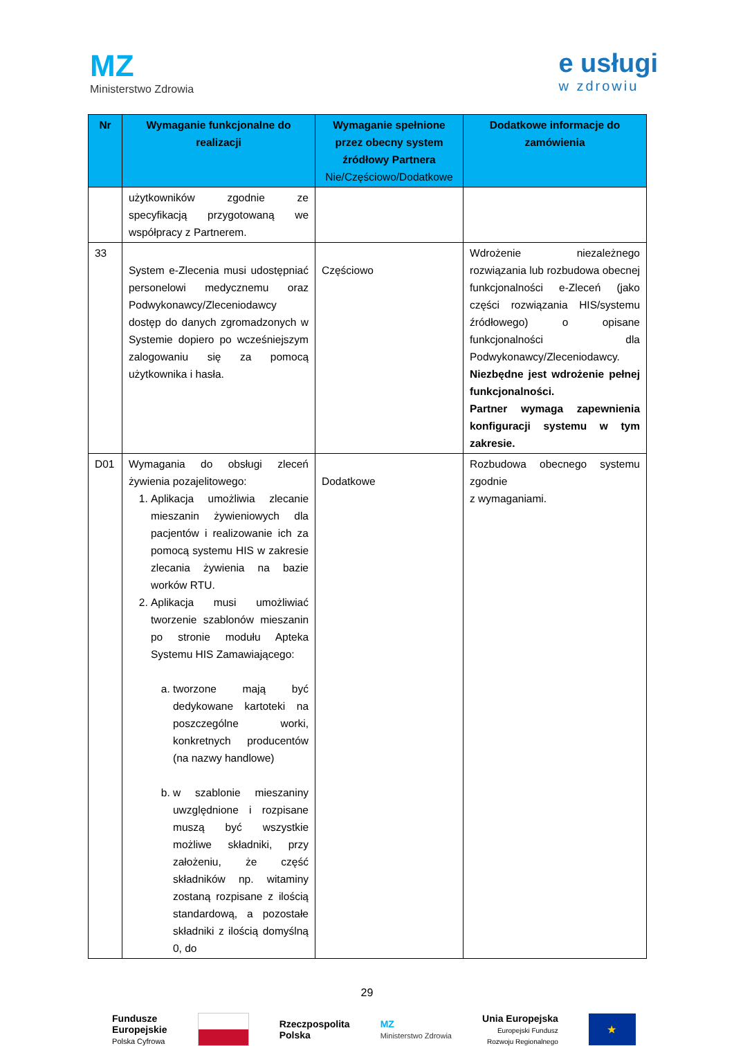MZ
Ministerstwo Zdrowia
e usługi
w zdrowiu
| Nr | Wymaganie funkcjonalne do realizacji | Wymaganie spełnione przez obecny system źródłowy Partnera Nie/Częściowo/Dodatkowe | Dodatkowe informacje do zamówienia |
| --- | --- | --- | --- |
| | użytkowników zgodnie ze specyfikacją przygotowaną we współpracy z Partnerem. | | |
| 33 | System e-Zlecenia musi udostępniać personelowi medycznemu oraz Podwykonawcy/Zleceniodawcy dostęp do danych zgromadzonych w Systemie dopiero po wcześniejszym zalogowaniu się za pomocą użytkownika i hasła. | Częściowo | Wdrożenie niezależnego rozwiązania lub rozbudowa obecnej funkcjonalności e-Zleceń (jako części rozwiązania HIS/systemu źródłowego) o opisane funkcjonalności dla Podwykonawcy/Zleceniodawcy. Niezbędne jest wdrożenie pełnej funkcjonalności. Partner wymaga zapewnienia konfiguracji systemu w tym zakresie. |
| D01 | Wymagania do obsługi zleceń żywienia pozajelitowego: 1. Aplikacja umożliwia zlecanie mieszanin żywieniowych dla pacjentów i realizowanie ich za pomocą systemu HIS w zakresie zlecania żywienia na bazie worków RTU. 2. Aplikacja musi umożliwiać tworzenie szablonów mieszanin po stronie modułu Apteka Systemu HIS Zamawiającego: a. tworzone mają być dedykowane kartoteki na poszczególne worki, konkretnych producentów (na nazwy handlowe) b. w szablonie mieszaniny uwzględnione i rozpisane muszą być wszystkie możliwe składniki, przy założeniu, że część składników np. witaminy zostaną rozpisane z ilością standardową, a pozostałe składniki z ilością domyślną 0, do | Dodatkowe | Rozbudowa obecnego systemu zgodnie z wymaganiami. |
29
Fundusze
Europejskie
Polska Cyfrowa
Rzeczpospolita
Polska
MZ
Ministerstwo Zdrowia
Unia Europejska
Europejski Fundusz
Rozwoju Regionalnego
★